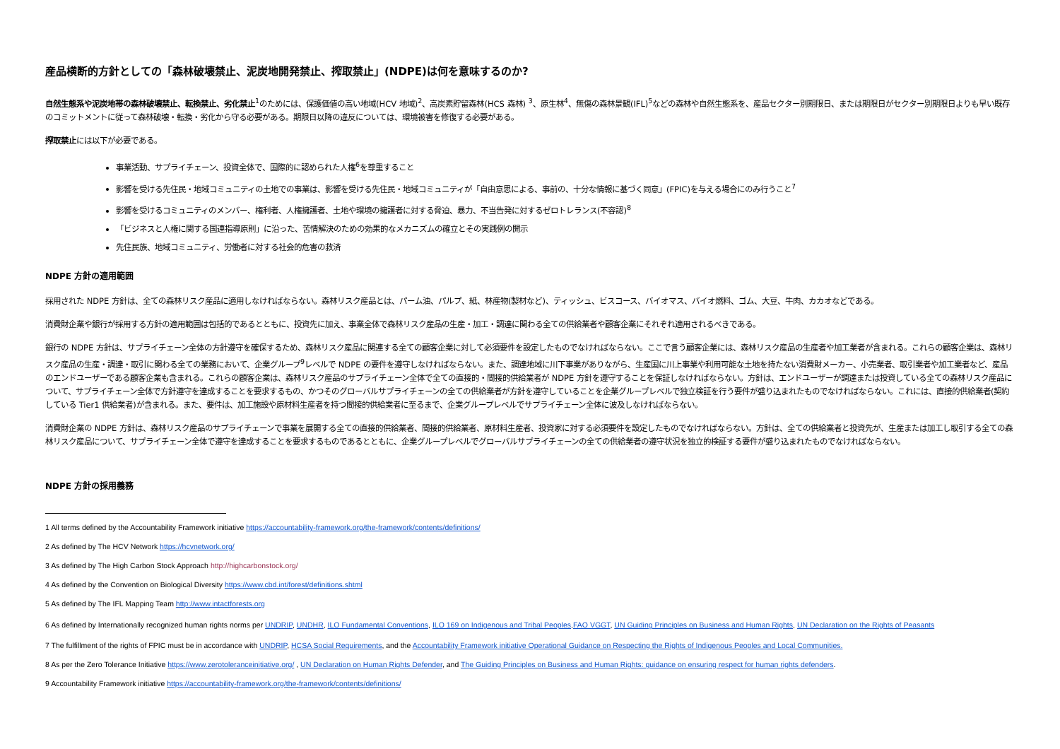産品横断的方針としての「森林破壊禁止、泥炭地開発禁止、搾取禁止」(NDPE)は何を意味するのか?
自然生態系や泥炭地帯の森林破壊禁止、転換禁止、劣化禁止<sup>1</sup>のためには、保護価値の高い地域(HCV 地域)<sup>2</sup>、高炭素貯留森林(HCS 森林) <sup>3</sup>、原生林<sup>4</sup>、無傷の森林景観(IFL)<sup>5</sup>などの森林や自然生態系を、産品セクター別期限日、または期限日がセクター別期限日よりも早い既存のコミットメントに従って森林破壊・転換・劣化から守る必要がある。期限日以降の違反については、環境被害を修復する必要がある。
搾取禁止には以下が必要である。
事業活動、サプライチェーン、投資全体で、国際的に認められた人権<sup>6</sup>を尊重すること
影響を受ける先住民・地域コミュニティの土地での事業は、影響を受ける先住民・地域コミュニティが「自由意思による、事前の、十分な情報に基づく同意」(FPIC)を与える場合にのみ行うこと<sup>7</sup>
影響を受けるコミュニティのメンバー、権利者、人権擁護者、土地や環境の擁護者に対する脅迫、暴力、不当告発に対するゼロトレランス(不容認)<sup>8</sup>
「ビジネスと人権に関する国連指導原則」に沿った、苦情解決のための効果的なメカニズムの確立とその実践例の開示
先住民族、地域コミュニティ、労働者に対する社会的危害の救済
NDPE 方針の適用範囲
採用された NDPE 方針は、全ての森林リスク産品に適用しなければならない。森林リスク産品とは、パーム油、パルプ、紙、林産物(製材など)、ティッシュ、ビスコース、バイオマス、バイオ燃料、ゴム、大豆、牛肉、カカオなどである。
消費財企業や銀行が採用する方針の適用範囲は包括的であるとともに、投資先に加え、事業全体で森林リスク産品の生産・加工・調達に関わる全ての供給業者や顧客企業にそれぞれ適用されるべきである。
銀行の NDPE 方針は、サプライチェーン全体の方針遵守を確保するため、森林リスク産品に関連する全ての顧客企業に対して必須要件を設定したものでなければならない。ここで言う顧客企業には、森林リスク産品の生産者や加工業者が含まれる。これらの顧客企業は、森林リスク産品の生産・調達・取引に関わる全ての業務において、企業グループ<sup>9</sup>レベルで NDPE の要件を遵守しなければならない。また、調達地域に川下事業がありながら、生産国に川上事業や利用可能な土地を持たない消費財メーカー、小売業者、取引業者や加工業者など、産品のエンドユーザーである顧客企業も含まれる。これらの顧客企業は、森林リスク産品のサプライチェーン全体で全ての直接的・間接的供給業者が NDPE 方針を遵守することを保証しなければならない。方針は、エンドユーザーが調達または投資している全ての森林リスク産品について、サプライチェーン全体で方針遵守を達成することを要求するもの、かつそのグローバルサプライチェーンの全ての供給業者が方針を遵守していることを企業グループレベルで独立検証を行う要件が盛り込まれたものでなければならない。これには、直接的供給業者(契約している Tier1 供給業者)が含まれる。また、要件は、加工施設や原材料生産者を持つ間接的供給業者に至るまで、企業グループレベルでサプライチェーン全体に波及しなければならない。
消費財企業の NDPE 方針は、森林リスク産品のサプライチェーンで事業を展開する全ての直接的供給業者、間接的供給業者、原材料生産者、投資家に対する必須要件を設定したものでなければならない。方針は、全ての供給業者と投資先が、生産または加工し取引する全ての森林リスク産品について、サプライチェーン全体で遵守を達成することを要求するものであるとともに、企業グループレベルでグローバルサプライチェーンの全ての供給業者の遵守状況を独立的検証する要件が盛り込まれたものでなければならない。
NDPE 方針の採用義務
1 All terms defined by the Accountability Framework initiative https://accountability-framework.org/the-framework/contents/definitions/
2 As defined by The HCV Network https://hcvnetwork.org/
3 As defined by The High Carbon Stock Approach http://highcarbonstock.org/
4 As defined by the Convention on Biological Diversity https://www.cbd.int/forest/definitions.shtml
5 As defined by The IFL Mapping Team http://www.intactforests.org
6 As defined by Internationally recognized human rights norms per UNDRIP, UNDHR, ILO Fundamental Conventions, ILO 169 on Indigenous and Tribal Peoples,FAO VGGT, UN Guiding Principles on Business and Human Rights, UN Declaration on the Rights of Peasants
7 The fulfillment of the rights of FPIC must be in accordance with UNDRIP, HCSA Social Requirements, and the Accountability Framework initiative Operational Guidance on Respecting the Rights of Indigenous Peoples and Local Communities.
8 As per the Zero Tolerance Initiative https://www.zerotoleranceinitiative.org/ , UN Declaration on Human Rights Defender, and The Guiding Principles on Business and Human Rights: guidance on ensuring respect for human rights defenders.
9 Accountability Framework initiative https://accountability-framework.org/the-framework/contents/definitions/